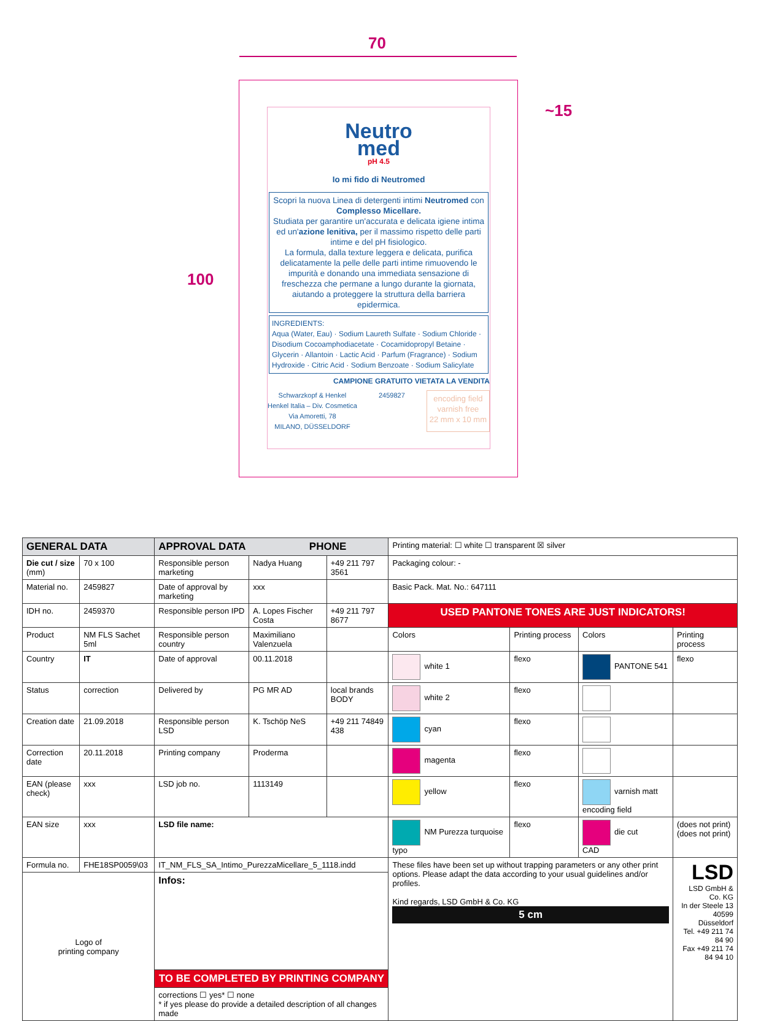70
100
~15
Neutro
med
pH 4.5
Io mi fido di Neutromed
Scopri la nuova Linea di detergenti intimi Neutromed con Complesso Micellare.
Studiata per garantire un'accurata e delicata igiene intima ed un'azione lenitiva, per il massimo rispetto delle parti intime e del pH fisiologico.
La formula, dalla texture leggera e delicata, purifica delicatamente la pelle delle parti intime rimuovendo le impurità e donando una immediata sensazione di freschezza che permane a lungo durante la giornata, aiutando a proteggere la struttura della barriera epidermica.
INGREDIENTS:
Aqua (Water, Eau) · Sodium Laureth Sulfate · Sodium Chloride · Disodium Cocoamphodiacetate · Cocamidopropyl Betaine · Glycerin · Allantoin · Lactic Acid · Parfum (Fragrance) · Sodium Hydroxide · Citric Acid · Sodium Benzoate · Sodium Salicylate
CAMPIONE GRATUITO VIETATA LA VENDITA
Schwarzkopf & Henkel
Henkel Italia – Div. Cosmetica
Via Amoretti, 78
MILANO, DÜSSELDORF
2459827
encoding field
varnish free
22 mm x 10 mm
| GENERAL DATA | | APPROVAL DATA PHONE | | | Printing material: ☐ white ☐ transparent ☒ silver | | | |
| Die cut / size (mm) | 70 x 100 | Responsible person marketing | Nadya Huang | +49 211 797 3561 | Packaging colour: - | | | |
| Material no. | 2459827 | Date of approval by marketing | xxx | | Basic Pack. Mat. No.: 647111 | | | |
| IDH no. | 2459370 | Responsible person IPD | A. Lopes Fischer Costa | +49 211 797 8677 | USED PANTONE TONES ARE JUST INDICATORS! | | | |
| Product | NM FLS Sachet 5ml | Responsible person country | Maximiliano Valenzuela | | Colors | Printing process | Colors | Printing process |
| Country | IT | Date of approval | 00.11.2018 | | white 1 | flexo | PANTONE 541 | flexo |
| Status | correction | Delivered by | PG MR AD | local brands BODY | white 2 | flexo | | |
| Creation date | 21.09.2018 | Responsible person LSD | K. Tschöp NeS | +49 211 74849 438 | cyan | flexo | | |
| Correction date | 20.11.2018 | Printing company | Proderma | | magenta | flexo | | |
| EAN (please check) | xxx | LSD job no. | 1113149 | | yellow | flexo | varnish matt encoding field | |
| EAN size | xxx | LSD file name: | | | NM Purezza turquoise typo | flexo | die cut CAD | (does not print) (does not print) |
| Formula no. | FHE18SP0059\03 | IT_NM_FLS_SA_Intimo_PurezzaMicellare_5_1118.indd | | | These files have been set up without trapping parameters or any other print options. Please adapt the data according to your usual guidelines and/or profiles. Kind regards, LSD GmbH & Co. KG 5 cm | | | LSD LSD GmbH & Co. KG In der Steele 13 40599 Düsseldorf Tel. +49 211 74 84 90 Fax +49 211 74 84 94 10 |
| Logo of printing company | | Infos: | | | | | | |
| | | TO BE COMPLETED BY PRINTING COMPANY | | | | | | |
| | | corrections ☐ yes* ☐ none * if yes please do provide a detailed description of all changes made | | | | | | |